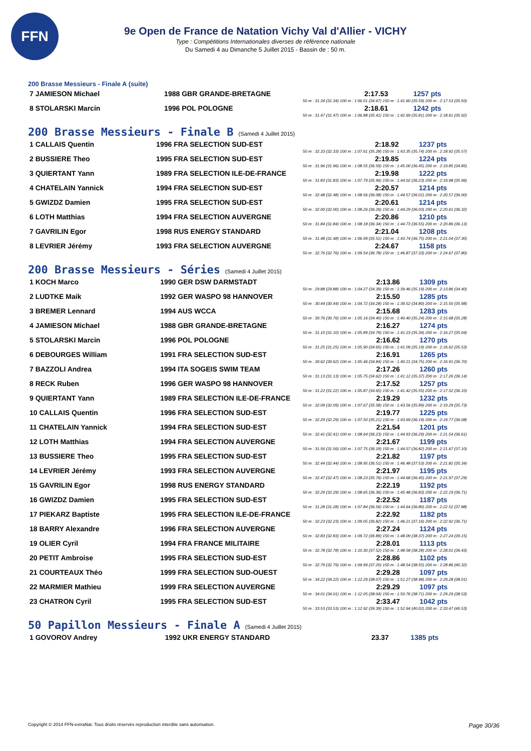FFN
9e Open de France de Natation Vichy Val d'Allier - VICHY
Type : Compétitions Internationales diverses de référence nationale
Du Samedi 4 au Dimanche 5 Juillet 2015 - Bassin de : 50 m.
200 Brasse Messieurs - Finale A (suite)
| 7 JAMIESON Michael | 1988 GBR GRANDE-BRETAGNE | 2:17.53 | 1257 pts |
| 50 m : 31.34 (31.34) 100 m : 1:06.01 (34.67) 150 m : 1:41.60 (35.59) 200 m : 2:17.53 (35.93) | | | |
| 8 STOLARSKI Marcin | 1996 POL POLOGNE | 2:18.61 | 1242 pts |
| 50 m : 31.47 (31.47) 100 m : 1:06.88 (35.41) 150 m : 1:42.69 (35.81) 200 m : 2:18.61 (35.92) | | | |
200 Brasse Messieurs - Finale B (Samedi 4 Juillet 2015)
| 1 CALLAIS Quentin | 1996 FRA SELECTION SUD-EST | 2:18.92 | 1237 pts |
| 50 m : 32.33 (32.33) 100 m : 1:07.61 (35.28) 150 m : 1:43.35 (35.74) 200 m : 2:18.92 (35.57) | | | |
| 2 BUSSIERE Theo | 1995 FRA SELECTION SUD-EST | 2:19.85 | 1224 pts |
| 50 m : 31.96 (31.96) 100 m : 1:08.55 (36.59) 150 m : 1:45.00 (36.45) 200 m : 2:19.85 (34.85) | | | |
| 3 QUIERTANT Yann | 1989 FRA SELECTION ILE-DE-FRANCE | 2:19.98 | 1222 pts |
| 50 m : 31.83 (31.83) 100 m : 1:07.79 (35.96) 150 m : 1:44.02 (36.23) 200 m : 2:19.98 (35.96) | | | |
| 4 CHATELAIN Yannick | 1994 FRA SELECTION SUD-EST | 2:20.57 | 1214 pts |
| 50 m : 32.48 (32.48) 100 m : 1:08.56 (36.08) 150 m : 1:44.57 (36.01) 200 m : 2:20.57 (36.00) | | | |
| 5 GWIZDZ Damien | 1995 FRA SELECTION SUD-EST | 2:20.61 | 1214 pts |
| 50 m : 32.00 (32.00) 100 m : 1:08.26 (36.26) 150 m : 1:44.29 (36.03) 200 m : 2:20.61 (36.32) | | | |
| 6 LOTH Matthias | 1994 FRA SELECTION AUVERGNE | 2:20.86 | 1210 pts |
| 50 m : 31.84 (31.84) 100 m : 1:08.18 (36.34) 150 m : 1:44.73 (36.55) 200 m : 2:20.86 (36.13) | | | |
| 7 GAVRILIN Egor | 1998 RUS ENERGY STANDARD | 2:21.04 | 1208 pts |
| 50 m : 31.48 (31.48) 100 m : 1:06.99 (35.51) 150 m : 1:43.74 (36.75) 200 m : 2:21.04 (37.30) | | | |
| 8 LEVRIER Jérémy | 1993 FRA SELECTION AUVERGNE | 2:24.67 | 1158 pts |
| 50 m : 32.76 (32.76) 100 m : 1:09.54 (36.78) 150 m : 1:46.87 (37.33) 200 m : 2:24.67 (37.80) | | | |
200 Brasse Messieurs - Séries (Samedi 4 Juillet 2015)
| 1 KOCH Marco | 1990 GER DSW DARMSTADT | 2:13.86 | 1309 pts |
| 50 m : 29.88 (29.88) 100 m : 1:04.27 (34.39) 150 m : 1:39.46 (35.19) 200 m : 2:13.86 (34.40) | | | |
| 2 LUDTKE Maik | 1992 GER WASPO 98 HANNOVER | 2:15.50 | 1285 pts |
| 50 m : 30.44 (30.44) 100 m : 1:04.72 (34.28) 150 m : 1:39.52 (34.80) 200 m : 2:15.50 (35.98) | | | |
| 3 BREMER Lennard | 1994 AUS WCCA | 2:15.68 | 1283 pts |
| 50 m : 30.76 (30.76) 100 m : 1:05.16 (34.40) 150 m : 1:40.40 (35.24) 200 m : 2:15.68 (35.28) | | | |
| 4 JAMIESON Michael | 1988 GBR GRANDE-BRETAGNE | 2:16.27 | 1274 pts |
| 50 m : 31.10 (31.10) 100 m : 1:05.89 (34.79) 150 m : 1:41.23 (35.34) 200 m : 2:16.27 (35.04) | | | |
| 5 STOLARSKI Marcin | 1996 POL POLOGNE | 2:16.62 | 1270 pts |
| 50 m : 31.25 (31.25) 100 m : 1:05.90 (34.65) 150 m : 1:41.09 (35.19) 200 m : 2:16.62 (35.53) | | | |
| 6 DEBOURGES William | 1991 FRA SELECTION SUD-EST | 2:16.91 | 1265 pts |
| 50 m : 30.62 (30.62) 100 m : 1:05.46 (34.84) 150 m : 1:40.21 (34.75) 200 m : 2:16.91 (36.70) | | | |
| 7 BAZZOLI Andrea | 1994 ITA SOGEIS SWIM TEAM | 2:17.26 | 1260 pts |
| 50 m : 31.13 (31.13) 100 m : 1:05.75 (34.62) 150 m : 1:41.12 (35.37) 200 m : 2:17.26 (36.14) | | | |
| 8 RECK Ruben | 1996 GER WASPO 98 HANNOVER | 2:17.52 | 1257 pts |
| 50 m : 31.22 (31.22) 100 m : 1:05.87 (34.65) 150 m : 1:41.42 (35.55) 200 m : 2:17.52 (36.10) | | | |
| 9 QUIERTANT Yann | 1989 FRA SELECTION ILE-DE-FRANCE | 2:19.29 | 1232 pts |
| 50 m : 32.09 (32.09) 100 m : 1:07.67 (35.58) 150 m : 1:43.56 (35.89) 200 m : 2:19.29 (35.73) | | | |
| 10 CALLAIS Quentin | 1996 FRA SELECTION SUD-EST | 2:19.77 | 1225 pts |
| 50 m : 32.29 (32.29) 100 m : 1:07.50 (35.21) 150 m : 1:43.69 (36.19) 200 m : 2:19.77 (36.08) | | | |
| 11 CHATELAIN Yannick | 1994 FRA SELECTION SUD-EST | 2:21.54 | 1201 pts |
| 50 m : 32.41 (32.41) 100 m : 1:08.64 (36.23) 150 m : 1:44.93 (36.29) 200 m : 2:21.54 (36.61) | | | |
| 12 LOTH Matthias | 1994 FRA SELECTION AUVERGNE | 2:21.67 | 1199 pts |
| 50 m : 31.56 (31.56) 100 m : 1:07.75 (36.19) 150 m : 1:44.57 (36.82) 200 m : 2:21.67 (37.10) | | | |
| 13 BUSSIERE Theo | 1995 FRA SELECTION SUD-EST | 2:21.82 | 1197 pts |
| 50 m : 32.44 (32.44) 100 m : 1:08.95 (36.51) 150 m : 1:46.48 (37.53) 200 m : 2:21.82 (35.34) | | | |
| 14 LEVRIER Jérémy | 1993 FRA SELECTION AUVERGNE | 2:21.97 | 1195 pts |
| 50 m : 32.47 (32.47) 100 m : 1:08.23 (35.76) 150 m : 1:44.68 (36.45) 200 m : 2:21.97 (37.29) | | | |
| 15 GAVRILIN Egor | 1998 RUS ENERGY STANDARD | 2:22.19 | 1192 pts |
| 50 m : 32.29 (32.29) 100 m : 1:08.65 (36.36) 150 m : 1:45.48 (36.83) 200 m : 2:22.19 (36.71) | | | |
| 16 GWIZDZ Damien | 1995 FRA SELECTION SUD-EST | 2:22.52 | 1187 pts |
| 50 m : 31.28 (31.28) 100 m : 1:07.84 (36.56) 150 m : 1:44.64 (36.80) 200 m : 2:22.52 (37.88) | | | |
| 17 PIEKARZ Baptiste | 1995 FRA SELECTION ILE-DE-FRANCE | 2:22.92 | 1182 pts |
| 50 m : 32.23 (32.23) 100 m : 1:09.05 (36.82) 150 m : 1:46.21 (37.16) 200 m : 2:22.92 (36.71) | | | |
| 18 BARRY Alexandre | 1996 FRA SELECTION AUVERGNE | 2:27.24 | 1124 pts |
| 50 m : 32.83 (32.83) 100 m : 1:09.72 (36.89) 150 m : 1:48.09 (38.37) 200 m : 2:27.24 (39.15) | | | |
| 19 OLIER Cyril | 1994 FRA FRANCE MILITAIRE | 2:28.01 | 1113 pts |
| 50 m : 32.78 (32.78) 100 m : 1:10.30 (37.52) 150 m : 1:48.58 (38.28) 200 m : 2:28.01 (39.43) | | | |
| 20 PETIT Ambroise | 1995 FRA SELECTION SUD-EST | 2:28.86 | 1102 pts |
| 50 m : 32.79 (32.79) 100 m : 1:09.99 (37.20) 150 m : 1:48.54 (38.55) 200 m : 2:28.86 (40.32) | | | |
| 21 COURTEAUX Théo | 1999 FRA SELECTION SUD-OUEST | 2:29.28 | 1097 pts |
| 50 m : 34.22 (34.22) 100 m : 1:12.29 (38.07) 150 m : 1:51.27 (38.98) 200 m : 2:29.28 (38.01) | | | |
| 22 MARMIER Mathieu | 1999 FRA SELECTION AUVERGNE | 2:29.29 | 1097 pts |
| 50 m : 34.01 (34.01) 100 m : 1:12.05 (38.04) 150 m : 1:50.76 (38.71) 200 m : 2:29.29 (38.53) | | | |
| 23 CHATRON Cyril | 1995 FRA SELECTION SUD-EST | 2:33.47 | 1042 pts |
| 50 m : 33.53 (33.53) 100 m : 1:12.92 (39.39) 150 m : 1:52.94 (40.02) 200 m : 2:33.47 (40.53) | | | |
50 Papillon Messieurs - Finale A (Samedi 4 Juillet 2015)
| 1 GOVOROV Andrey | 1992 UKR ENERGY STANDARD | 23.37 | 1385 pts |
Copyright © 2014 FFN-extraNat. Tous droits réservés reproduction interdite sans autorisation. Page 30/36